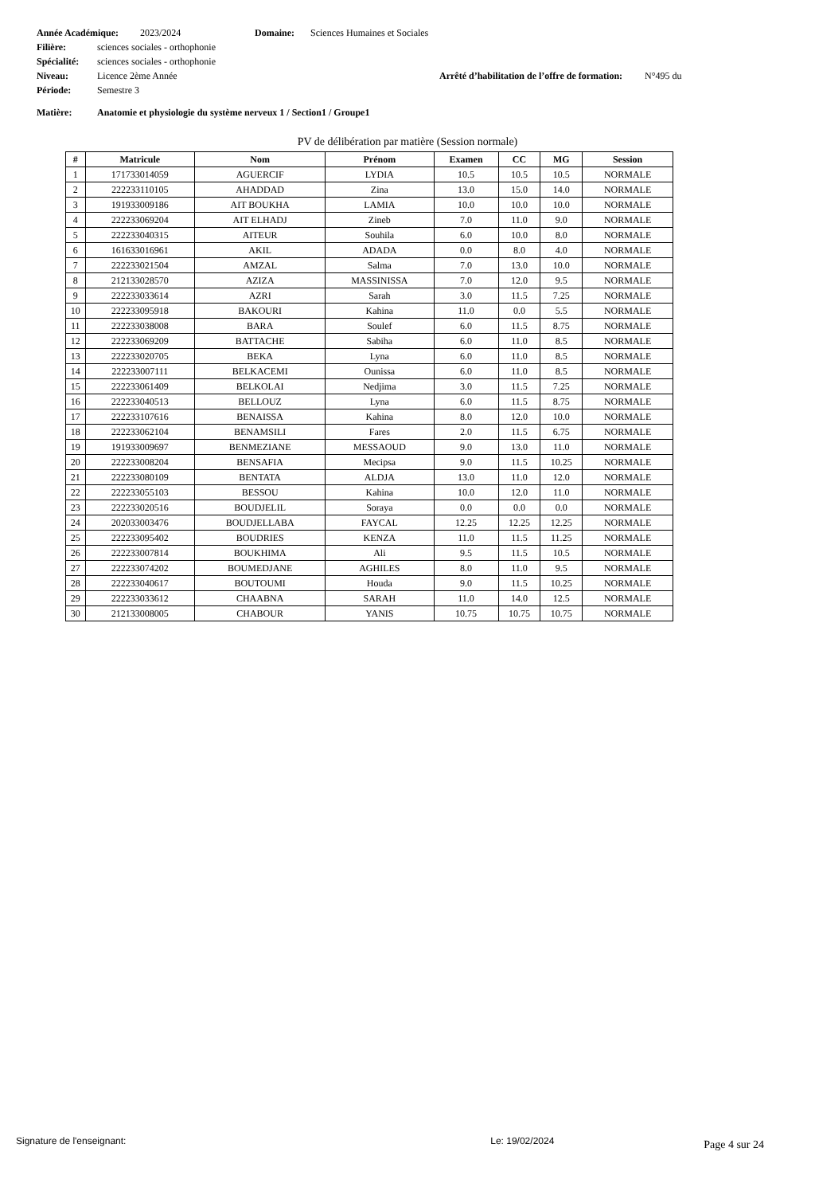Année Académique: 2023/2024 Domaine: Sciences Humaines et Sociales
Filière: sciences sociales - orthophonie
Spécialité: sciences sociales - orthophonie
Niveau: Licence 2ème Année Arrêté d’habilitation de l’offre de formation: N°495 du
Période: Semestre 3
Matière: Anatomie et physiologie du système nerveux 1 / Section1 / Groupe1
PV de délibération par matière (Session normale)
| # | Matricule | Nom | Prénom | Examen | CC | MG | Session |
| --- | --- | --- | --- | --- | --- | --- | --- |
| 1 | 171733014059 | AGUERCIF | LYDIA | 10.5 | 10.5 | 10.5 | NORMALE |
| 2 | 222233110105 | AHADDAD | Zina | 13.0 | 15.0 | 14.0 | NORMALE |
| 3 | 191933009186 | AIT BOUKHA | LAMIA | 10.0 | 10.0 | 10.0 | NORMALE |
| 4 | 222233069204 | AIT ELHADJ | Zineb | 7.0 | 11.0 | 9.0 | NORMALE |
| 5 | 222233040315 | AITEUR | Souhila | 6.0 | 10.0 | 8.0 | NORMALE |
| 6 | 161633016961 | AKIL | ADADA | 0.0 | 8.0 | 4.0 | NORMALE |
| 7 | 222233021504 | AMZAL | Salma | 7.0 | 13.0 | 10.0 | NORMALE |
| 8 | 212133028570 | AZIZA | MASSINISSA | 7.0 | 12.0 | 9.5 | NORMALE |
| 9 | 222233033614 | AZRI | Sarah | 3.0 | 11.5 | 7.25 | NORMALE |
| 10 | 222233095918 | BAKOURI | Kahina | 11.0 | 0.0 | 5.5 | NORMALE |
| 11 | 222233038008 | BARA | Soulef | 6.0 | 11.5 | 8.75 | NORMALE |
| 12 | 222233069209 | BATTACHE | Sabiha | 6.0 | 11.0 | 8.5 | NORMALE |
| 13 | 222233020705 | BEKA | Lyna | 6.0 | 11.0 | 8.5 | NORMALE |
| 14 | 222233007111 | BELKACEMI | Ounissa | 6.0 | 11.0 | 8.5 | NORMALE |
| 15 | 222233061409 | BELKOLAI | Nedjima | 3.0 | 11.5 | 7.25 | NORMALE |
| 16 | 222233040513 | BELLOUZ | Lyna | 6.0 | 11.5 | 8.75 | NORMALE |
| 17 | 222233107616 | BENAISSA | Kahina | 8.0 | 12.0 | 10.0 | NORMALE |
| 18 | 222233062104 | BENAMSILI | Fares | 2.0 | 11.5 | 6.75 | NORMALE |
| 19 | 191933009697 | BENMEZIANE | MESSAOUD | 9.0 | 13.0 | 11.0 | NORMALE |
| 20 | 222233008204 | BENSAFIA | Mecipsa | 9.0 | 11.5 | 10.25 | NORMALE |
| 21 | 222233080109 | BENTATA | ALDJA | 13.0 | 11.0 | 12.0 | NORMALE |
| 22 | 222233055103 | BESSOU | Kahina | 10.0 | 12.0 | 11.0 | NORMALE |
| 23 | 222233020516 | BOUDJELIL | Soraya | 0.0 | 0.0 | 0.0 | NORMALE |
| 24 | 202033003476 | BOUDJELLABA | FAYCAL | 12.25 | 12.25 | 12.25 | NORMALE |
| 25 | 222233095402 | BOUDRIES | KENZA | 11.0 | 11.5 | 11.25 | NORMALE |
| 26 | 222233007814 | BOUKHIMA | Ali | 9.5 | 11.5 | 10.5 | NORMALE |
| 27 | 222233074202 | BOUMEDJANE | AGHILES | 8.0 | 11.0 | 9.5 | NORMALE |
| 28 | 222233040617 | BOUTOUMI | Houda | 9.0 | 11.5 | 10.25 | NORMALE |
| 29 | 222233033612 | CHAABNA | SARAH | 11.0 | 14.0 | 12.5 | NORMALE |
| 30 | 212133008005 | CHABOUR | YANIS | 10.75 | 10.75 | 10.75 | NORMALE |
Signature de l'enseignant: Le: 19/02/2024 Page 4 sur 24